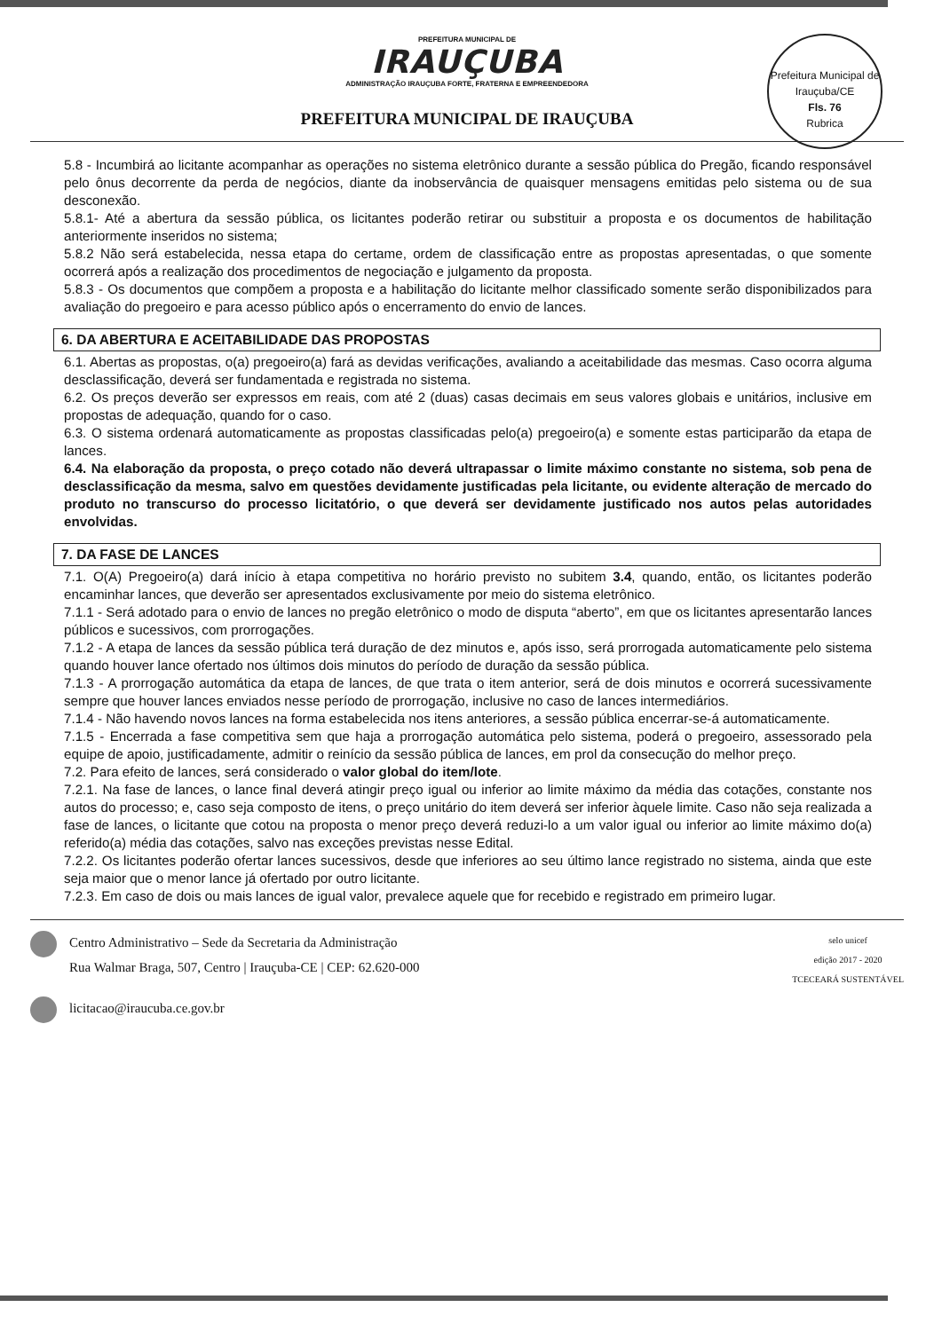PREFEITURA MUNICIPAL DE
IRAUÇUBA
ADMINISTRAÇÃO IRAUÇUBA FORTE, FRATERNA E EMPREENDEDORA
PREFEITURA MUNICIPAL DE IRAUÇUBA
Prefeitura Municipal de Irauçuba/CE
Fls. 76
Rubrica
5.8 - Incumbirá ao licitante acompanhar as operações no sistema eletrônico durante a sessão pública do Pregão, ficando responsável pelo ônus decorrente da perda de negócios, diante da inobservância de quaisquer mensagens emitidas pelo sistema ou de sua desconexão.
5.8.1- Até a abertura da sessão pública, os licitantes poderão retirar ou substituir a proposta e os documentos de habilitação anteriormente inseridos no sistema;
5.8.2 Não será estabelecida, nessa etapa do certame, ordem de classificação entre as propostas apresentadas, o que somente ocorrerá após a realização dos procedimentos de negociação e julgamento da proposta.
5.8.3 - Os documentos que compõem a proposta e a habilitação do licitante melhor classificado somente serão disponibilizados para avaliação do pregoeiro e para acesso público após o encerramento do envio de lances.
6. DA ABERTURA E ACEITABILIDADE DAS PROPOSTAS
6.1. Abertas as propostas, o(a) pregoeiro(a) fará as devidas verificações, avaliando a aceitabilidade das mesmas. Caso ocorra alguma desclassificação, deverá ser fundamentada e registrada no sistema.
6.2. Os preços deverão ser expressos em reais, com até 2 (duas) casas decimais em seus valores globais e unitários, inclusive em propostas de adequação, quando for o caso.
6.3. O sistema ordenará automaticamente as propostas classificadas pelo(a) pregoeiro(a) e somente estas participarão da etapa de lances.
6.4. Na elaboração da proposta, o preço cotado não deverá ultrapassar o limite máximo constante no sistema, sob pena de desclassificação da mesma, salvo em questões devidamente justificadas pela licitante, ou evidente alteração de mercado do produto no transcurso do processo licitatório, o que deverá ser devidamente justificado nos autos pelas autoridades envolvidas.
7. DA FASE DE LANCES
7.1. O(A) Pregoeiro(a) dará início à etapa competitiva no horário previsto no subitem 3.4, quando, então, os licitantes poderão encaminhar lances, que deverão ser apresentados exclusivamente por meio do sistema eletrônico.
7.1.1 - Será adotado para o envio de lances no pregão eletrônico o modo de disputa “aberto”, em que os licitantes apresentarão lances públicos e sucessivos, com prorrogações.
7.1.2 - A etapa de lances da sessão pública terá duração de dez minutos e, após isso, será prorrogada automaticamente pelo sistema quando houver lance ofertado nos últimos dois minutos do período de duração da sessão pública.
7.1.3 - A prorrogação automática da etapa de lances, de que trata o item anterior, será de dois minutos e ocorrerá sucessivamente sempre que houver lances enviados nesse período de prorrogação, inclusive no caso de lances intermediários.
7.1.4 - Não havendo novos lances na forma estabelecida nos itens anteriores, a sessão pública encerrar-se-á automaticamente.
7.1.5 - Encerrada a fase competitiva sem que haja a prorrogação automática pelo sistema, poderá o pregoeiro, assessorado pela equipe de apoio, justificadamente, admitir o reinício da sessão pública de lances, em prol da consecução do melhor preço.
7.2. Para efeito de lances, será considerado o valor global do item/lote.
7.2.1. Na fase de lances, o lance final deverá atingir preço igual ou inferior ao limite máximo da média das cotações, constante nos autos do processo; e, caso seja composto de itens, o preço unitário do item deverá ser inferior àquele limite. Caso não seja realizada a fase de lances, o licitante que cotou na proposta o menor preço deverá reduzi-lo a um valor igual ou inferior ao limite máximo do(a) referido(a) média das cotações, salvo nas exceções previstas nesse Edital.
7.2.2. Os licitantes poderão ofertar lances sucessivos, desde que inferiores ao seu último lance registrado no sistema, ainda que este seja maior que o menor lance já ofertado por outro licitante.
7.2.3. Em caso de dois ou mais lances de igual valor, prevalece aquele que for recebido e registrado em primeiro lugar.
Centro Administrativo – Sede da Secretaria da Administração
Rua Walmar Braga, 507, Centro | Irauçuba-CE | CEP: 62.620-000
licitacao@iraucuba.ce.gov.br
selo unicef
edição 2017 - 2020
TCECEARÁ SUSTENTÁVEL